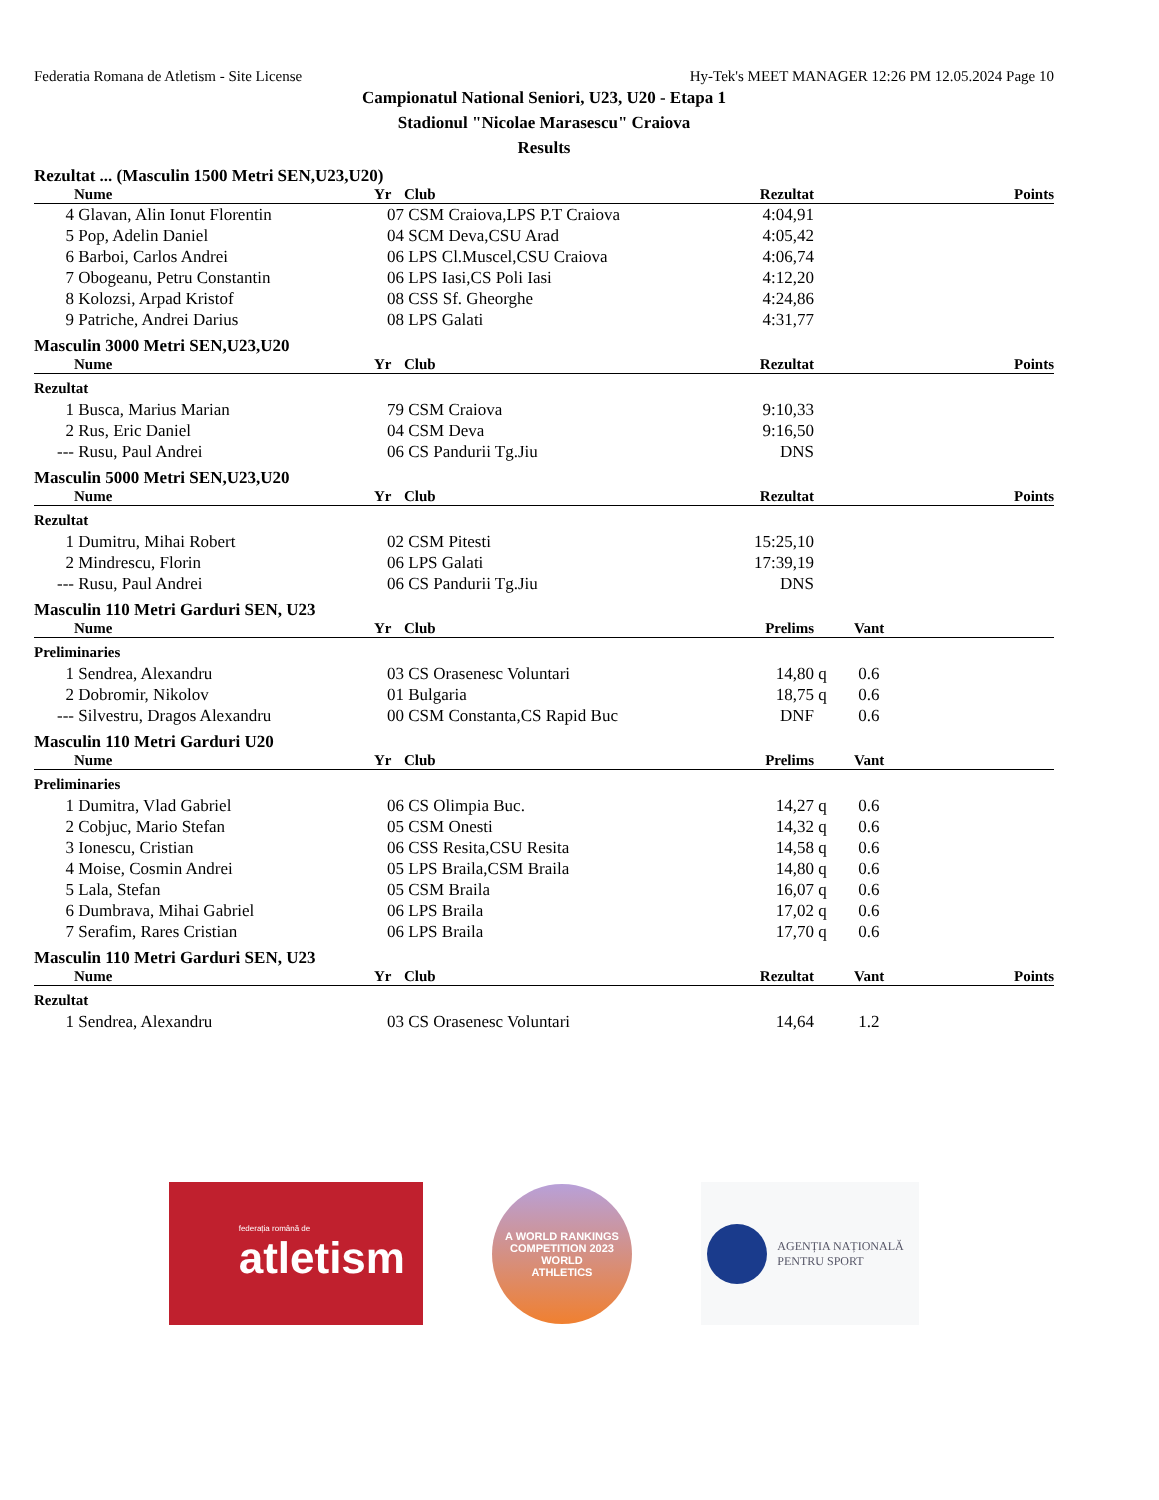Federatia Romana de Atletism - Site License Hy-Tek's MEET MANAGER 12:26 PM 12.05.2024 Page 10
Campionatul National Seniori, U23, U20 - Etapa 1
Stadionul "Nicolae Marasescu" Craiova
Results
Rezultat ... (Masculin 1500 Metri SEN,U23,U20)
| | Nume | Yr | Club | Rezultat | | | Points |
| --- | --- | --- | --- | --- | --- | --- | --- |
| 4 | Glavan, Alin Ionut Florentin | 07 | CSM Craiova,LPS P.T Craiova | 4:04,91 | | | |
| 5 | Pop, Adelin Daniel | 04 | SCM Deva,CSU Arad | 4:05,42 | | | |
| 6 | Barboi, Carlos Andrei | 06 | LPS Cl.Muscel,CSU Craiova | 4:06,74 | | | |
| 7 | Obogeanu, Petru Constantin | 06 | LPS Iasi,CS Poli Iasi | 4:12,20 | | | |
| 8 | Kolozsi, Arpad Kristof | 08 | CSS Sf. Gheorghe | 4:24,86 | | | |
| 9 | Patriche, Andrei Darius | 08 | LPS Galati | 4:31,77 | | | |
Masculin 3000 Metri SEN,U23,U20
| | Nume | Yr | Club | Rezultat | | | Points |
| --- | --- | --- | --- | --- | --- | --- | --- |
| Rezultat | | | | | | | |
| 1 | Busca, Marius Marian | 79 | CSM Craiova | 9:10,33 | | | |
| 2 | Rus, Eric Daniel | 04 | CSM Deva | 9:16,50 | | | |
| --- | Rusu, Paul Andrei | 06 | CS Pandurii Tg.Jiu | DNS | | | |
Masculin 5000 Metri SEN,U23,U20
| | Nume | Yr | Club | Rezultat | | | Points |
| --- | --- | --- | --- | --- | --- | --- | --- |
| Rezultat | | | | | | | |
| 1 | Dumitru, Mihai Robert | 02 | CSM Pitesti | 15:25,10 | | | |
| 2 | Mindrescu, Florin | 06 | LPS Galati | 17:39,19 | | | |
| --- | Rusu, Paul Andrei | 06 | CS Pandurii Tg.Jiu | DNS | | | |
Masculin 110 Metri Garduri SEN, U23
| | Nume | Yr | Club | Prelims | | Vant | |
| --- | --- | --- | --- | --- | --- | --- | --- |
| Preliminaries | | | | | | | |
| 1 | Sendrea, Alexandru | 03 | CS Orasenesc Voluntari | 14,80 | q | 0.6 | |
| 2 | Dobromir, Nikolov | 01 | Bulgaria | 18,75 | q | 0.6 | |
| --- | Silvestru, Dragos Alexandru | 00 | CSM Constanta,CS Rapid Buc | DNF | | 0.6 | |
Masculin 110 Metri Garduri U20
| | Nume | Yr | Club | Prelims | | Vant | |
| --- | --- | --- | --- | --- | --- | --- | --- |
| Preliminaries | | | | | | | |
| 1 | Dumitra, Vlad Gabriel | 06 | CS Olimpia Buc. | 14,27 | q | 0.6 | |
| 2 | Cobjuc, Mario Stefan | 05 | CSM Onesti | 14,32 | q | 0.6 | |
| 3 | Ionescu, Cristian | 06 | CSS Resita,CSU Resita | 14,58 | q | 0.6 | |
| 4 | Moise, Cosmin Andrei | 05 | LPS Braila,CSM Braila | 14,80 | q | 0.6 | |
| 5 | Lala, Stefan | 05 | CSM Braila | 16,07 | q | 0.6 | |
| 6 | Dumbrava, Mihai Gabriel | 06 | LPS Braila | 17,02 | q | 0.6 | |
| 7 | Serafim, Rares Cristian | 06 | LPS Braila | 17,70 | q | 0.6 | |
Masculin 110 Metri Garduri SEN, U23
| | Nume | Yr | Club | Rezultat | | Vant | Points |
| --- | --- | --- | --- | --- | --- | --- | --- |
| Rezultat | | | | | | | |
| 1 | Sendrea, Alexandru | 03 | CS Orasenesc Voluntari | 14,64 | | 1.2 | |
federația română de
atletism
A WORLD RANKINGS COMPETITION 2023
WORLD
ATHLETICS
AGENȚIA NAȚIONALĂ
PENTRU SPORT